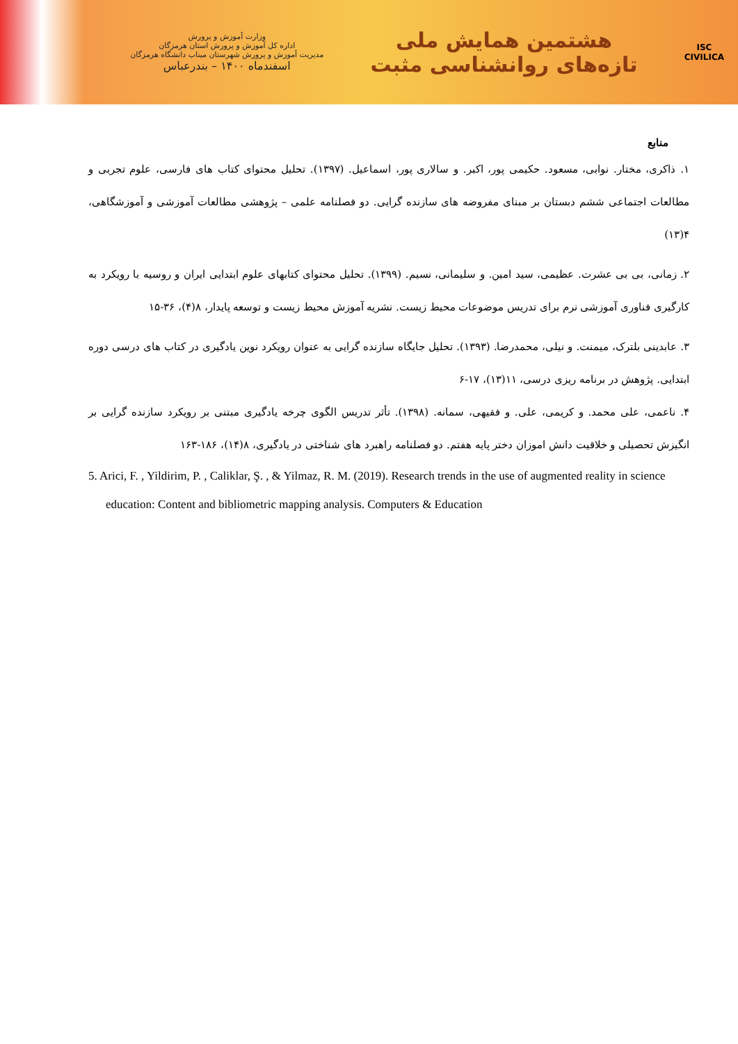ISC
CIVILICA
هشتمین همایش ملی
تازه‌های روانشناسی مثبت
وزارت آموزش و پرورش
اداره کل آموزش و پرورش استان هرمزگان
مدیریت آموزش و پرورش شهرستان میناب دانشگاه هرمزگان
اسفندماه ۱۴۰۰ – بندرعباس
منابع
۱. ذاکری، مختار. نوابی، مسعود. حکیمی پور، اکبر. و سالاری پور، اسماعیل. (۱۳۹۷). تحلیل محتوای کتاب های فارسی، علوم تجربی و مطالعات اجتماعی ششم دبستان بر مبنای مفروضه های سازنده گرایی. دو فصلنامه علمی – پژوهشی مطالعات آموزشی و آموزشگاهی، ۴(۱۳)
۲. زمانی، بی بی عشرت. عظیمی، سید امین. و سلیمانی، نسیم. (۱۳۹۹). تحلیل محتوای کتابهای علوم ابتدایی ایران و روسیه با رویکرد به کارگیری فناوری آموزشی نرم برای تدریس موضوعات محیط زیست. نشریه آموزش محیط زیست و توسعه پایدار، ۸(۴)، ۳۶-۱۵
۳. عابدینی بلترک، میمنت. و نیلی، محمدرضا. (۱۳۹۳). تحلیل جایگاه سازنده گرایی به عنوان رویکرد نوین یادگیری در کتاب های درسی دوره ابتدایی. پژوهش در برنامه ریزی درسی، ۱۱(۱۳)، ۱۷-۶
۴. ناعمی، علی محمد. و کریمی، علی. و فقیهی، سمانه. (۱۳۹۸). تأثر تدریس الگوی چرخه یادگیری مبتنی بر رویکرد سازنده گرایی بر انگیزش تحصیلی و خلاقیت دانش اموزان دختر پایه هفتم. دو فصلنامه راهبرد های شناختی در یادگیری، ۸(۱۴)، ۱۸۶-۱۶۳
5. Arici, F. , Yildirim, P. , Caliklar, Ş. , & Yilmaz, R. M. (2019). Research trends in the use of augmented reality in science education: Content and bibliometric mapping analysis. Computers & Education